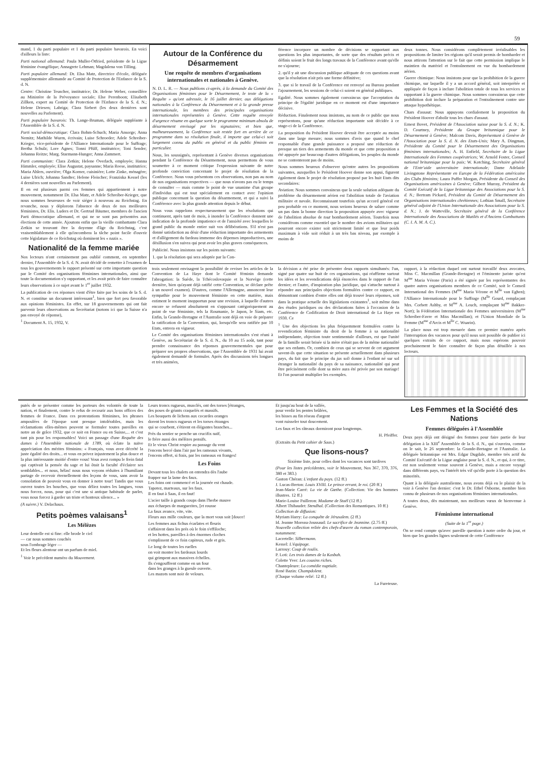59
mand, 1 du parti populaire et 1 du parti populaire bavarois. En voici d'ailleurs la liste:
Parti national allemand: Paula Muller-Otfried, présidente de la Ligue féminine évangélique; Annagrete Lehman; Magdalena von Tilling.
Parti populaire allemand: Dr. Elsa Matz, directrice d'école, déléguée supplémentaire allemande au Comité de Protection de l'Enfance de la S. d. N.
Centre: Christine Teuscher, institutrice; Dr. Helene Weber, conseillère au Ministère de la Prévoyance sociale; Else Perenboon; Elisabeth Zillken, expert au Comité de Protection de l'Enfance de la S. d. N.; Helene Driesen; Labriga; Clara Siebert (les deux dernières sont nouvelles au Parlement).
Parti populaire bavarois: Th. Lange-Bruman, déléguée suppléante à l'Assemblée de la S. d. N.
Parti social-démocratique: Clara Bohm-Schuch; Maria Ansorge; Anna Nemitz; Mathilde Wurm, écrivain; Luise Schroeder; Adele Schreiber-Krieger, vice-présidente de l'Alliance Internationale pour le Suffrage; Bertha Schulz; Lore Agnes; Tonni Pfülf, institutrice; Toni Sender; Johanna Reitze; Marg. Starmann-Hunger; Anna Zammert.
Parti communiste: Clara Zetkin; Helene Overlach, employée; Hanna Himmler, employée; Elise Augustat, paysanne; Maria Reese, institutrice; Maria Ahlers, ouvrière; Olga Korner, cuisinière; Lotte Zinke, ménagère; Luise Ulrich; Johanna Sandter; Helene Fleischer; Franziska Kessel (les 4 dernières sont nouvelles au Parlement).
Il en est plusieurs parmi ces femmes qui appartiennent à notre mouvement, notamment Dr. Elsa Matz, et Adele Schreiber-Krieger, que nous sommes heureuses de voir siéger à nouveau au Reichstag. En revanche, nous y déplorons l'absence de deux de nos meilleures féministes, Dr. Elis. Luders et Dr. Gertrud Bäumer, membres de l'ancien Parti démocratique allemand, et qui ne se sont pas présentées aux élections de cette année. Ajoutons enfin que la vieille combattante Clara Zetkin se trouvant être la doyenne d'âge du Reichstag, c'est vraisemblablement à elle qu'incombera la tâche point facile d'ouvrir cette législature de ce Reichstag où dominent les « nazis ».
Nationalité de la femme mariée
Nos lecteurs n'ont certainement pas oublié comment, en septembre dernier, l'Assemblée de la S. d. N. avait décidé de remettre à l'examen de tous les gouvernements le rapport présenté sur cette importante question par le Comité des organisations féminines internationales, ainsi que toute la documentation s'y rapportant, et les avait priés de faire connaître leurs observations à ce sujet avant le 1<sup>er</sup> juillet 1932.
La publication de ces réponses vient d'être faite par les soins de la S. d. N. et constitue un document intéressant<sup>1</sup>, bien que fort peu favorable aux opinions féministes. En effet, sur 18 gouvernements qui ont fait parvenir leurs observations au Secrétariat (notons ici que la Suisse n'a pas envoyé de réponse),
<sup>1</sup> Document A. 15, 1932, V.
Autour de la Conférence du Désarmement
Une requête de membres d'organisations internationales et nationales à Genève.
N. D. L. R. — Nous publions ci-après, à la demande du Comité des Organisations féminines pour le Désarmement, le texte de la « Requête » qu'ont adressée, le 16 juillet dernier, aux délégations nationales à la Conférence du Désarmement et à la grande presse internationale, les membres des principales organisations internationales représentées à Genève. Cette requête envoyée d'urgence résume en quelque sorte le programme minimum absolu de désarmement envisagé par les signataires; et bien que, malheureusement, la Conférence soit restée fort en arrière de ce programme dans sa résolution finale, il importe que celui-ci soit largement connu du public en général et du public féminin en particulier.
Nous, les soussignés, représentant à Genève diverses organisations pendant la Conférence du Désarmement, nous permettons de vous soumettre à ce moment critique l'expression suivante de notre profonde conviction concernant le projet de résolution de la Conférence. Nous vous présentons ces observations, non pas au nom de nos organisations respectives — que nous n'avons pas eu le temps de consulter — mais comme le point de vue unanime d'un groupe d'individus qui est tout spécialement en contact avec l'opinion publique concernant la question du désarmement, et qui a suivi la Conférence avec la plus grande attention depuis le début.
Nous vous rappelons respectueusement que les résolutions qui continuent, après tant de mois, à inonder la Conférence donnent une indication de la profonde impatience et de l'anxiété avec lesquelles le grand public du monde entier suit vos délibérations. S'il n'est pas donné satisfaction au désir d'une réduction importante des armements et d'allègement du fardeau immense des dépenses improductives, une désillusion s'en suivra qui peut avoir les plus graves conséquences.
Publicité. Nous insistons sur les points suivants:
1. que la résolution qui sera adoptée par la Con-
férence incorpore un nombre de décisions se rapportant aux questions les plus importantes, de sorte que des résultats précis et définis soient le fruit des longs travaux de la Conférence avant qu'elle ne s'ajourne;
2. qu'il y ait une discussion publique adéquate de ces questions avant que la résolution n'ait pris une forme définitive;
3. que si le travail de la Conférence est renvoyé au Bureau pendant l'ajournement, les sessions de celui-ci soient en général publiques.
Egalité. Nous sommes également convaincus que l'acceptation du principe de l'égalité juridique en ce moment est d'une importance décisive.
Réduction. Finalement nous insistons, au nom de ce public que nous représentons, pour qu'une réduction importante soit décidée à ce stage-ci de la Conférence.
La proposition du Président Hoover devrait être acceptée au moins dans une large mesure; nous sommes d'avis que quand le chef responsable d'une grande puissance a proposé une réduction de presque un tiers des armements du monde et que cette proposition a été appuyée par beaucoup d'autres délégations, les peuples du monde ne se contenteront pas de moins.
Nous sommes heureux d'observer qu'entre autres les propositions suivantes, auxquelles le Président Hoover donne son appui, figurent également dans le projet de résolution proposé par les huit Etats dits secondaires:
Aviation: Nous sommes convaincus que la seule solution adéquate du problème du désarmement aérien est l'abolition totale de l'aviation militaire et navale. Reconnaissant toutefois qu'un accord général est peu probable en ce moment, nous serions heureux de saluer comme un pas dans la bonne direction la proposition appuyée avec vigueur de l'abolition absolue de tout bombardement aérien. Toutefois nous considérons comme essentiel que le nombre des avions militaires qui pourront encore exister soit strictement limité et que leur poids maximum à vide soit réduit à un très bas niveau, par exemple à moins de
deux tonnes. Nous considérons complètement irréalisables les propositions de limiter les régions qu'il serait permis de bombarder et nous attirons l'attention sur le fait que cette permission implique le maintien du matériel et l'entraînement en vue du bombardement aérien.
Guerre chimique: Nous insistons pour que la prohibition de la guerre chimique, sur laquelle il y a un accord général, soit interprétée et appliquée de façon à inclure l'abolition totale de tous les services se rapportant à la guerre chimique. Nous sommes convaincus que cette prohibition doit inclure la préparation et l'entraînement contre une attaque hypothétique.
Chars d'assaut: Nous appuyons cordialement la proposition du Président Hoover d'abolir tous les chars d'assaut.
Ernest Bovet, Président de l'Association suisse pour la S. d. N.; K. D. Courtney, Présidente du Groupe britannique pour le Désarmement à Genève; Malcom Davis, Représentant à Genève de l'Association pour la S. d. N. des Etats-Unis; Mary A. Dingman, Présidente du Comité pour le Désarmement des Organisations féminines internationales; A. H. Enfield, Secrétaire de la Ligue Internationale des Femmes coopératrices; W. Arnold Foster, Conseil national britannique pour la paix; W. Kotching, Secrétaire général de l'Entr'aide universitaire internationale; Dame Adelaide Livingstone Représentante en Europe de la Fédération américaine des Clubs féminins; Laura Puffer Morgan, Présidente du Conseil des Organisations américaines à Genève; Gilbert Murray, Président du Comité Exécutif de la Ligue britannique des Associations pour la S. d. N.; Bertram Pickard, Président du Comité de Désarmement des Organisations internationales chrétiennes; Lothian Small, Secrétaire général adjoint de l'Union Internationale des Associations pour la S. d. N.; J. de Watteville, Secrétaire général de la Conférence Internationale des Associations de Mutilés et d'Anciens Combattants (C. I. A. M. A. C.).
trois seulement envisagent la possibilité de reviser les articles de la Convention de La Haye dont le Comité féminin demande l'abrogation: la Suède, la Tchécoslovaquie et la Norvège (cette dernière, bien qu'ayant déjà ratifié cette Convention, se déclare prête à un nouvel examen). D'autres, comme l'Allemagne, annoncent leur sympathie pour le mouvement féministe en cette matière, mais estiment le moment inopportun pour une revision, à laquelle d'autres encore se refusent absolument en s'opposant catégoriquement au point de vue féministe, tels la Roumanie, le Japon, le Siam, etc. Enfin, la Grande-Bretagne et l'Australie sont déjà en voie de préparer la ratification de la Convention, qui, lorsqu'elle sera ratifiée par 10 Etats, entrera en vigueur.
Le Comité des organisations féminines internationales s'est réuni à Genève, au Secrétariat de la S. d. N., du 10 au 15 août, tant pour prendre connaissance des réponses gouvernementales que pour préparer ses propres observations, que l'Assemblée de 1931 lui avait également demandé de formuler. Après des discussions très longues et très animées,
la décision a été prise de présenter deux rapports simultanés: l'un, signé par quatre sur huit de ces organisations, qui réaffirme surtout les idées et les revendications déjà énoncées dans le rapport de l'an dernier; et l'autre, d'inspiration plus juridique, qui s'attache surtout à répondre aux principales objections formulées contre ce rapport, en démontrant combien d'entre elles ont déjà trouvé leurs réponses, soit dans la pratique actuelle des législations existantes<sup>1</sup>, soit même dans des études juridiques ou des déclarations faites à l'occasion de la Conférence de Codification de Droit international de La Haye en 1930. Ce
<sup>1</sup> Une des objections les plus fréquemment formulées contre la revendication féministe du droit de la femme à sa nationalité indépendante, objection toute sentimentale d'ailleurs, est que l'unité de la famille serait brisée si la mère n'était pas de la même nationalité que ses enfants. Or, combien de ceux qui se servent de cet argument savent-ils que cette situation se présente actuellement dans plusieurs pays, du fait que le principe du jus soli donne à l'enfant né sur sol étranger la nationalité du pays de sa naissance, nationalité qui peut être précisément celle dont sa mère aura été privée par son mariage! Et l'on pourrait multiplier les exemples.
rapport, à la rédaction duquel ont surtout travaillé deux avocates, Miss C. Macmillan (Grande-Bretagne) et l'éminente juriste qu'est M<sup>me</sup> Maria Vérone (Paris) a été signée par les représentantes des quatre autres organisations membres de ce Comité, soit le Conseil International des Femmes (M<sup>me</sup> Maria Vérone et M<sup>lle</sup> van Eghen); l'Alliance Internationale pour le Suffrage (M<sup>lle</sup> Gourd, remplaçant Mrs. Corbett Ashby, et M<sup>me</sup> A. Leuch, remplaçant M<sup>me</sup> Bakker-Nort); la Fédération Internationale des Femmes universitaires (M<sup>me</sup> Schreiber-Favre et Miss Macmillan); et l'Union Mondiale de la Femme (M<sup>me</sup> d'Arcis et M<sup>lle</sup> C. Wuarin).
La place nous est trop mesurée dans ce premier numéro après l'interruption des vacances pour qu'il nous soit possible de publier ici quelques extraits de ce rapport, mais nous espérons pouvoir prochainement le faire connaître de façon plus détaillée à nos lecteurs.
putés de se présenter comme les porteurs des volontés de toute la nation, et finalement, contre le refus de recourir aux bons offices des femmes de France. Dans ces protestations féminines, les phrases ampoulées de l'époque sont presque intolérables, mais les réclamations elles-mêmes peuvent se formuler toutes pareilles en notre an de grâce 1932, que ce soit en France ou en Suisse,... et c'est tant pis pour les responsables! Voici un passage d'une Requête des dames à l'Assemblée nationale de 1789, où éclate la naïve appréciation des mérites féminins: « Français, vous avez décrété la juste égalité des droits... et vous en privez injustement la plus douce et la plus intéressante moitié d'entre vous! Vous avez rompu le frein fatal qui captivait la pensée du sage et lui ôtait la faculté d'éclairer ses semblables... et nous, hélas! nous nous voyons réduites à l'humiliant partage de recevoir éternellement des leçons de vous, sans avoir la consolation de pouvoir vous en donner à notre tour! Tandis que vous ouvrez toutes les bouches, que vous déliez toutes les langues, vous nous forcez, nous, pour qui c'est une si antique habitude de parler, vous nous forcez à garder un triste et honteux silence... »
(A suivre.) V. Delachaux.
Petits poèmes valaisans<sup>1</sup>
Les Mélèzes
Leur dentelle est si fine: elle brode le ciel
— car nous sommes couchés
sous l'ombrage léger —
Et les fleurs alentour ont un parfum de miel.
<sup>1</sup> Voir le précédent numéro du Mouvement.
Leurs troncs rugueux, musclés, ont des torses [étranges,
des poses de géants craquelés et massifs.
Les bouquets de lichens aux cocardes oranges
dorent les troncs rugueux et les torses étranges
qui se courbent, s'étirent en élégantes branches...
Près du sentier se penche un crucifix naïf,
le frère aussi des mélèzes pensifs.
Et le vieux Christ respire au passage du vent
l'encens bercé dans l'air par les rameaux vivants,
l'encens offert, si frais, par les rameaux en franges!
Les Foins
Devant tous les chalets on entendra dès l'aube
frapper sur la lame des faux.
Les foins ont commencé et la journée est chaude.
Tapotez, marteaux, sur les faux.
Il en faut à Saas, il en faut!
L'acier taille à grands coups dans l'herbe mauve
aux écharpes de marguerites, [et rousse
La faux avance, vite, vite.
Fleurs aux mille couleurs, que la mort vous soit [douce!
Les femmes aux fichus écarlates et fleuris
s'affairent dans les prés où le foin s'effiloche;
et les hottes, pareilles à des énormes cloches
s'emplissent de ce foin capiteux, rude et gris.
Le long de toutes les ruelles
on voit monter les fardeaux lourds
qui grimpent aux massives échelles.
Ils s'engouffrent comme en un four
dans les granges à la gueule ouverte.
Les mazots sont noir de velours.
Et jusqu'au bout de la vallée,
pour verdir les pentes brûlées,
les bisses au fin réseau d'argent
vont ruisseler tout doucement.
Les faux et les râteaux dormiront pour longtemps.
H. Pfeiffer.
(Extraits du Petit cahier de Saas.)
Que lisons-nous?
Sixième liste, pour celles dont les vacances sont tardives
(Pour les listes précédentes, voir le Mouvement, Nos 367, 370, 376, 380 et 383.)
Gaston Chéran: L'enfant du pays. (12 ff.)
J. Lucas-Breton: Louis XVIII. Le prince errant, le roi. (20 ff.)
Jean-Marie Carré: La vie de Gœthe. (Collection: Vie des hommes illustres. 12 ff.)
Marie-Louise Pailleron: Madame de Staël (12 ff.)
Albert Thibaudet: Stendhal. (Collection des Romantiques. 10 ff.)
Collection de diffusion:
Myriam Harry: La conquête de Jérusalem. (2 ff.)
Id. Jeanne Moreau-Joussaud: Le sacrifice de Jeannine. (2.75 ff.)
Nouvelle collection reliée des chefs-d'œuvre du roman contemporain, notamment:
Lacretelle: Silbermann.
Kessel: L'équipage.
Larrouy: Coup de roulis.
P. Loti: Les trois dames de la Kasbah.
Colette Yver: Les cousins riches.
Chantepleure: La comédie nuptiale.
René Bazin: Champdolent.
(Chaque volume relié: 12 ff.)
La Fureteuse.
Les Femmes et la Société des Nations
Femmes déléguées à l'Assemblée
Deux pays déjà ont désigné des femmes pour faire partie de leur délégation à la XIII<sup>e</sup> Assemblée de la S. d. N., qui s'ouvrira, comme on le sait, le 26 septembre: la Grande-Bretagne et l'Australie. La déléguée britannique est Mrs. Edgar Dugdale, membre très actif du Comité Exécutif de la Ligue anglaise pour la S. d. N., et qui, à ce titre, est non seulement venue souvent à Genève, mais a encore voyagé dans différents pays, vu l'intérêt très vif qu'elle porte à la question des minorités.
Quant à la déléguée australienne, nous avons déjà eu le plaisir de la voir à Genève l'an dernier: c'est le Dr. Ethel Osborne, membre bien connu de plusieurs de nos organisations féminines internationales.
A toutes deux, dès maintenant, nos meilleurs vœux de bienvenue à Genève.
Féminisme international
(Suite de la 1<sup>re</sup> page.)
On se rend compte qu'avec pareille question à notre ordre du jour, et bien que les grandes lignes seulement de cette Conférence